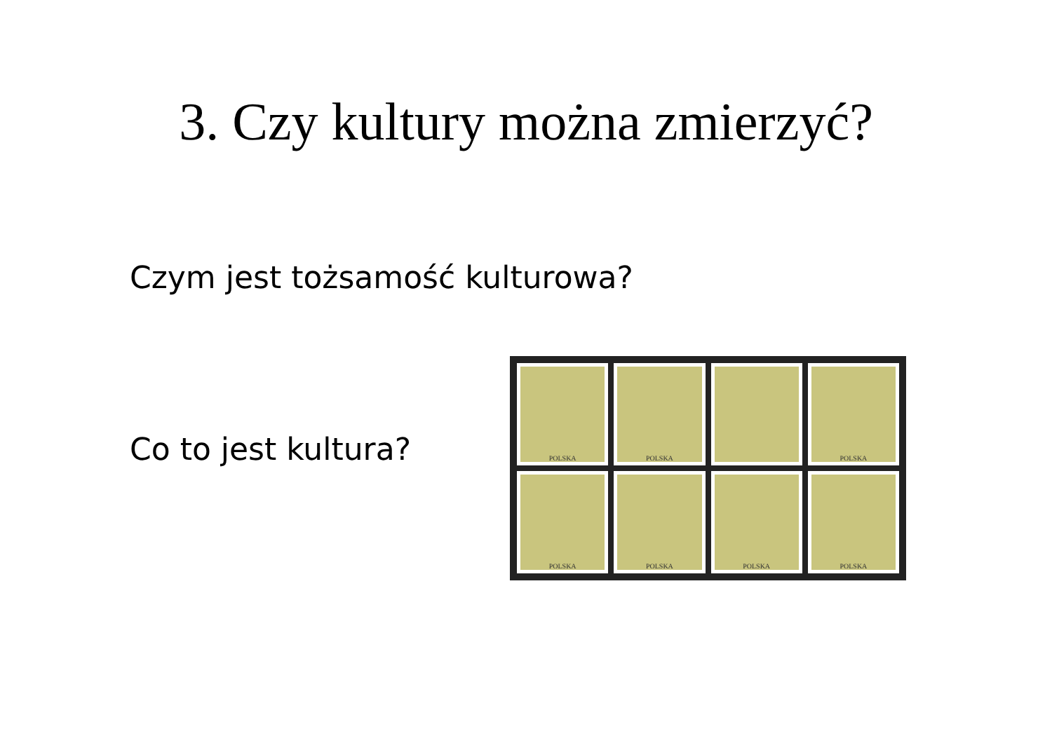3. Czy kultury można zmierzyć?
Czym jest tożsamość kulturowa?
Co to jest kultura?
POLSKA
POLSKA
POLSKA
POLSKA
POLSKA
POLSKA
POLSKA